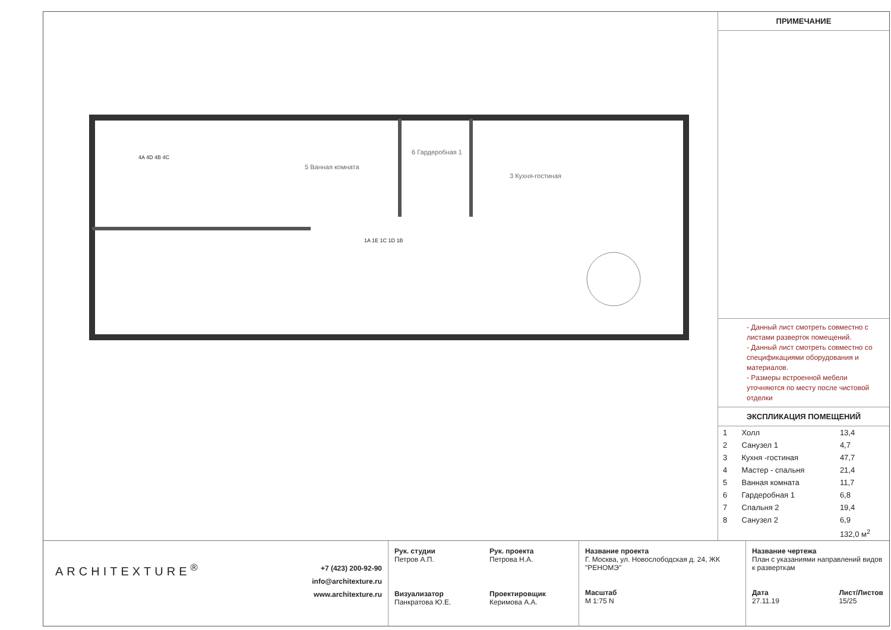5 Ванная комната
6 Гардеробная 1
3 Кухня-гостиная
4A 4D 4B 4C
1A 1E 1C 1D 1B
ПРИМЕЧАНИЕ
- Данный лист смотреть совместно с листами разверток помещений.
- Данный лист смотреть совместно со спецификациями оборудования и материалов.
- Размеры встроенной мебели уточняются по месту после чистовой отделки
ЭКСПЛИКАЦИЯ ПОМЕЩЕНИЙ
| 1 | Холл | 13,4 |
| 2 | Санузел 1 | 4,7 |
| 3 | Кухня -гостиная | 47,7 |
| 4 | Мастер - спальня | 21,4 |
| 5 | Ванная комната | 11,7 |
| 6 | Гардеробная 1 | 6,8 |
| 7 | Спальня 2 | 19,4 |
| 8 | Санузел 2 | 6,9 |
| | | 132,0 м<sup>2</sup> |
ARCHITEXTURE<sup>®</sup>
+7 (423) 200-92-90
info@architexture.ru
www.architexture.ru
Рук. студии
Петров А.П.
Рук. проекта
Петрова Н.А.
Визуализатор
Панкратова Ю.Е.
Проектировщик
Керимова А.А.
Название проекта
Г. Москва, ул. Новослободская д. 24, ЖК "РЕНОМЭ"
Масштаб
М 1:75 N
Название чертежа
План с указаниями направлений видов к разверткам
Дата
27.11.19
Лист/Листов
15/25